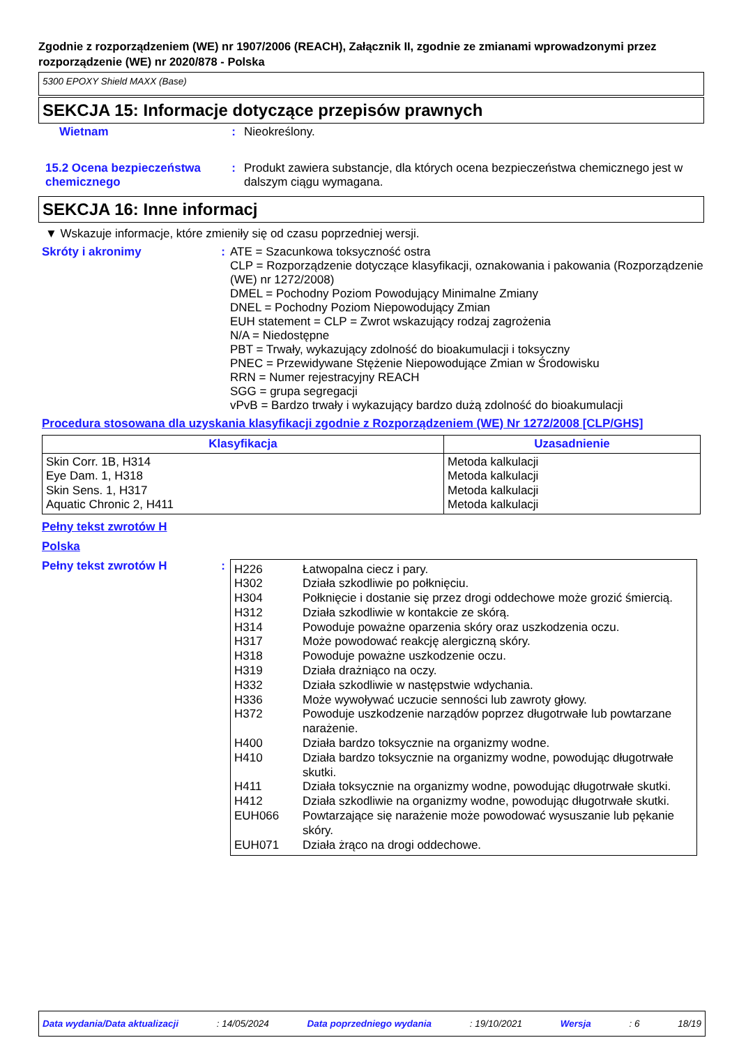Zgodnie z rozporządzeniem (WE) nr 1907/2006 (REACH), Załącznik II, zgodnie ze zmianami wprowadzonymi przez rozporządzenie (WE) nr 2020/878 - Polska
5300 EPOXY Shield MAXX (Base)
SEKCJA 15: Informacje dotyczące przepisów prawnych
Wietnam : Nieokreślony.
15.2 Ocena bezpieczeństwa chemicznego
: Produkt zawiera substancje, dla których ocena bezpieczeństwa chemicznego jest w dalszym ciągu wymagana.
SEKCJA 16: Inne informacj
▼ Wskazuje informacje, które zmieniły się od czasu poprzedniej wersji.
Skróty i akronimy : ATE = Szacunkowa toksyczność ostra
CLP = Rozporządzenie dotyczące klasyfikacji, oznakowania i pakowania (Rozporządzenie (WE) nr 1272/2008)
DMEL = Pochodny Poziom Powodujący Minimalne Zmiany
DNEL = Pochodny Poziom Niepowodujący Zmian
EUH statement = CLP = Zwrot wskazujący rodzaj zagrożenia
N/A = Niedostępne
PBT = Trwały, wykazujący zdolność do bioakumulacji i toksyczny
PNEC = Przewidywane Stężenie Niepowodujące Zmian w Środowisku
RRN = Numer rejestracyjny REACH
SGG = grupa segregacji
vPvB = Bardzo trwały i wykazujący bardzo dużą zdolność do bioakumulacji
Procedura stosowana dla uzyskania klasyfikacji zgodnie z Rozporządzeniem (WE) Nr 1272/2008 [CLP/GHS]
| Klasyfikacja | Uzasadnienie |
| --- | --- |
| Skin Corr. 1B, H314 Eye Dam. 1, H318 Skin Sens. 1, H317 Aquatic Chronic 2, H411 | Metoda kalkulacji Metoda kalkulacji Metoda kalkulacji Metoda kalkulacji |
Pełny tekst zwrotów H
Polska
Pełny tekst zwrotów H :
| H226 | Łatwopalna ciecz i pary. |
| H302 | Działa szkodliwie po połknięciu. |
| H304 | Połknięcie i dostanie się przez drogi oddechowe może grozić śmiercią. |
| H312 | Działa szkodliwie w kontakcie ze skórą. |
| H314 | Powoduje poważne oparzenia skóry oraz uszkodzenia oczu. |
| H317 | Może powodować reakcję alergiczną skóry. |
| H318 | Powoduje poważne uszkodzenie oczu. |
| H319 | Działa drażniąco na oczy. |
| H332 | Działa szkodliwie w następstwie wdychania. |
| H336 | Może wywoływać uczucie senności lub zawroty głowy. |
| H372 | Powoduje uszkodzenie narządów poprzez długotrwałe lub powtarzane narażenie. |
| H400 | Działa bardzo toksycznie na organizmy wodne. |
| H410 | Działa bardzo toksycznie na organizmy wodne, powodując długotrwałe skutki. |
| H411 | Działa toksycznie na organizmy wodne, powodując długotrwałe skutki. |
| H412 | Działa szkodliwie na organizmy wodne, powodując długotrwałe skutki. |
| EUH066 | Powtarzające się narażenie może powodować wysuszanie lub pękanie skóry. |
| EUH071 | Działa żrąco na drogi oddechowe. |
Data wydania/Data aktualizacji: 14/05/2024 Data poprzedniego wydania: 19/10/2021 Wersja: 6 18/19